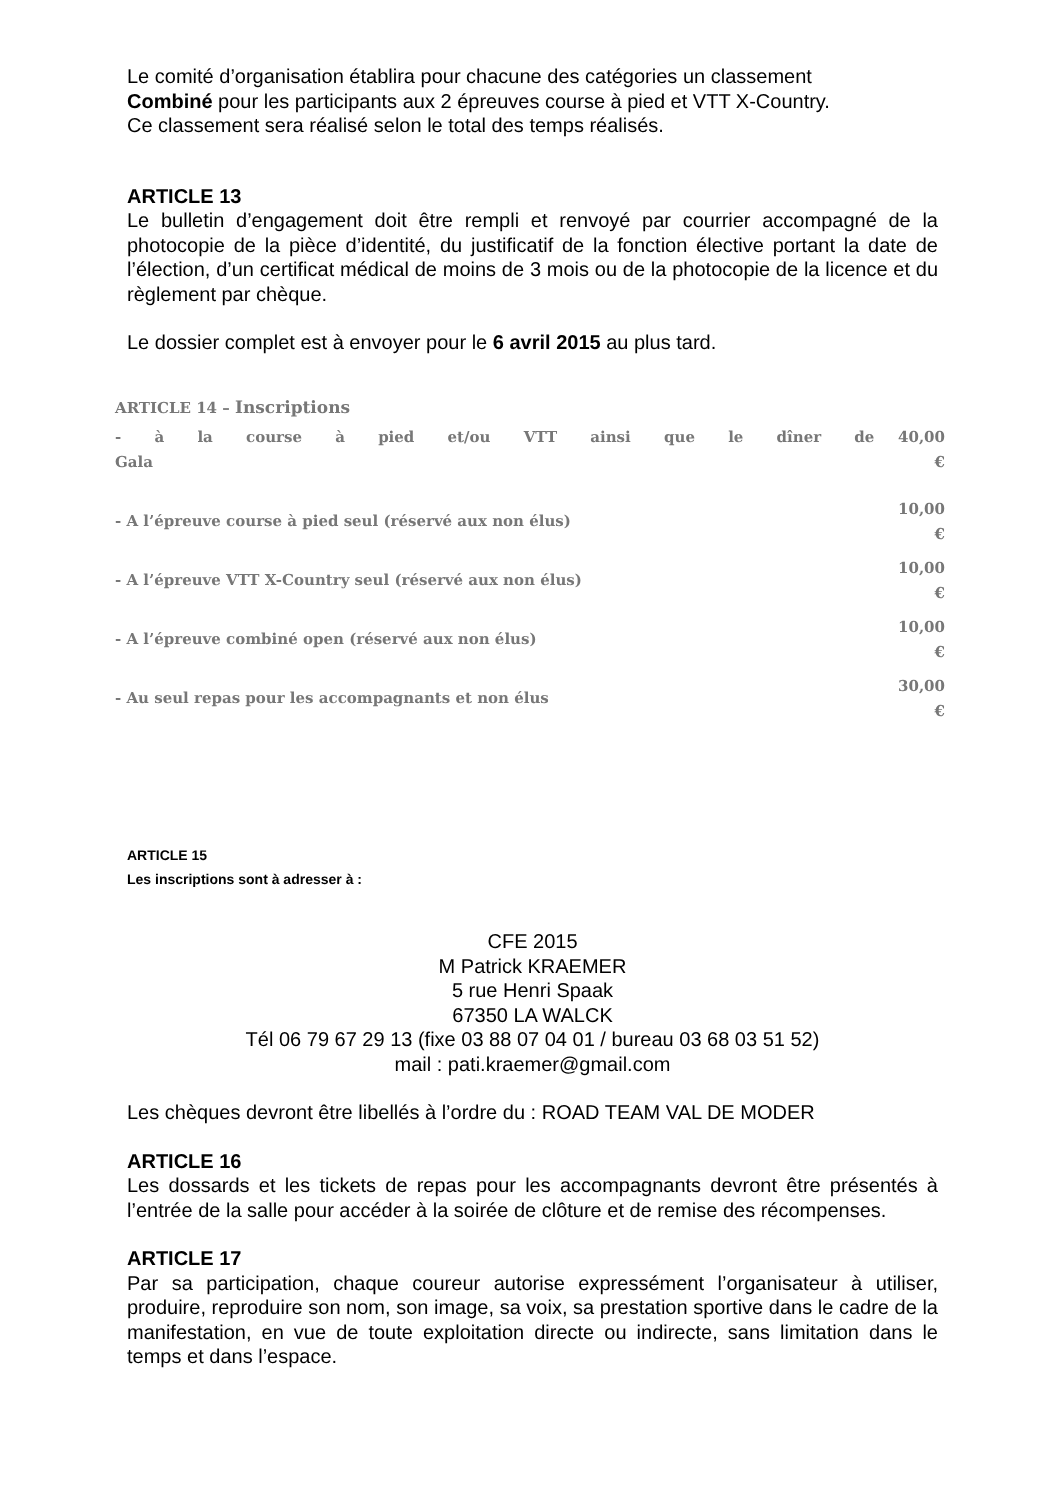Le comité d’organisation établira pour chacune des catégories un classement
Combiné pour les participants aux 2 épreuves course à pied et VTT X-Country.
Ce classement sera réalisé selon le total des temps réalisés.
ARTICLE 13
Le bulletin d’engagement doit être rempli et renvoyé par courrier accompagné de la photocopie de la pièce d’identité, du justificatif de la fonction élective portant la date de l’élection, d’un certificat médical de moins de 3 mois ou de la photocopie de la licence et du règlement par chèque.
Le dossier complet est à envoyer pour le 6 avril 2015 au plus tard.
ARTICLE 14 – Inscriptions
| - à la course à pied et/ou VTT ainsi que le dîner de Gala | 40,00 € |
| - A l’épreuve course à pied seul (réservé aux non élus) | 10,00 € |
| - A l’épreuve VTT X-Country seul (réservé aux non élus) | 10,00 € |
| - A l’épreuve combiné open (réservé aux non élus) | 10,00 € |
| - Au seul repas pour les accompagnants et non élus | 30,00 € |
ARTICLE 15
Les inscriptions sont à adresser à :
CFE 2015
M Patrick KRAEMER
5 rue Henri Spaak
67350 LA WALCK
Tél 06 79 67 29 13 (fixe 03 88 07 04 01 / bureau 03 68 03 51 52)
mail : pati.kraemer@gmail.com
Les chèques devront être libellés à l’ordre du : ROAD TEAM VAL DE MODER
ARTICLE 16
Les dossards et les tickets de repas pour les accompagnants devront être présentés à l’entrée de la salle pour accéder à la soirée de clôture et de remise des récompenses.
ARTICLE 17
Par sa participation, chaque coureur autorise expressément l’organisateur à utiliser, produire, reproduire son nom, son image, sa voix, sa prestation sportive dans le cadre de la manifestation, en vue de toute exploitation directe ou indirecte, sans limitation dans le temps et dans l’espace.